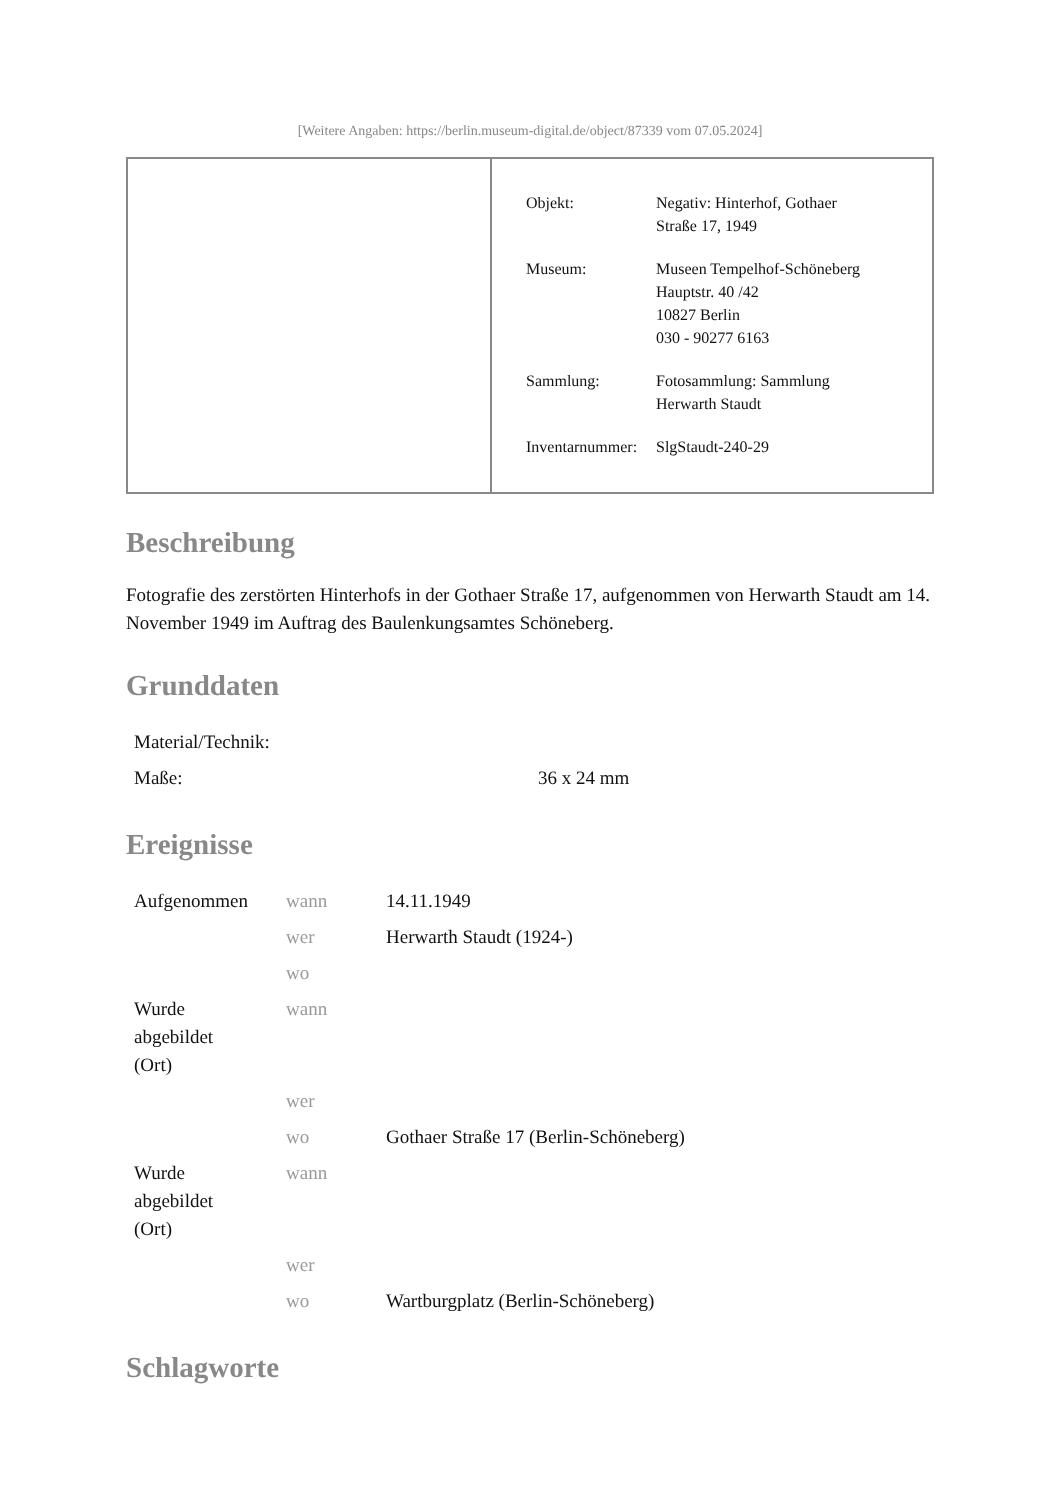[Weitere Angaben: https://berlin.museum-digital.de/object/87339 vom 07.05.2024]
| Objekt: | Negativ: Hinterhof, Gothaer Straße 17, 1949 |
| Museum: | Museen Tempelhof-Schöneberg Hauptstr. 40 /42 10827 Berlin 030 - 90277 6163 |
| Sammlung: | Fotosammlung: Sammlung Herwarth Staudt |
| Inventarnummer: | SlgStaudt-240-29 |
Beschreibung
Fotografie des zerstörten Hinterhofs in der Gothaer Straße 17, aufgenommen von Herwarth Staudt am 14. November 1949 im Auftrag des Baulenkungsamtes Schöneberg.
Grunddaten
| Material/Technik: | |
| Maße: | 36 x 24 mm |
Ereignisse
| Aufgenommen | wann | 14.11.1949 |
| | wer | Herwarth Staudt (1924-) |
| | wo | |
| Wurde abgebildet (Ort) | wann | |
| | wer | |
| | wo | Gothaer Straße 17 (Berlin-Schöneberg) |
| Wurde abgebildet (Ort) | wann | |
| | wer | |
| | wo | Wartburgplatz (Berlin-Schöneberg) |
Schlagworte